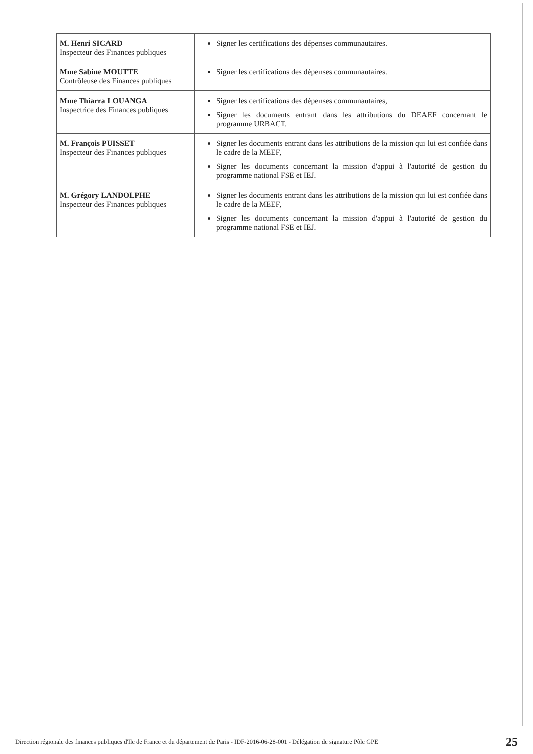| M. Henri SICARD Inspecteur des Finances publiques | Signer les certifications des dépenses communautaires. |
| Mme Sabine MOUTTE Contrôleuse des Finances publiques | Signer les certifications des dépenses communautaires. |
| Mme Thiarra LOUANGA Inspectrice des Finances publiques | Signer les certifications des dépenses communautaires, Signer les documents entrant dans les attributions du DEAEF concernant le programme URBACT. |
| M. François PUISSET Inspecteur des Finances publiques | Signer les documents entrant dans les attributions de la mission qui lui est confiée dans le cadre de la MEEF, Signer les documents concernant la mission d'appui à l'autorité de gestion du programme national FSE et IEJ. |
| M. Grégory LANDOLPHE Inspecteur des Finances publiques | Signer les documents entrant dans les attributions de la mission qui lui est confiée dans le cadre de la MEEF, Signer les documents concernant la mission d'appui à l'autorité de gestion du programme national FSE et IEJ. |
Direction régionale des finances publiques d'Ile de France et du département de Paris - IDF-2016-06-28-001 - Délégation de signature Pôle GPE 25